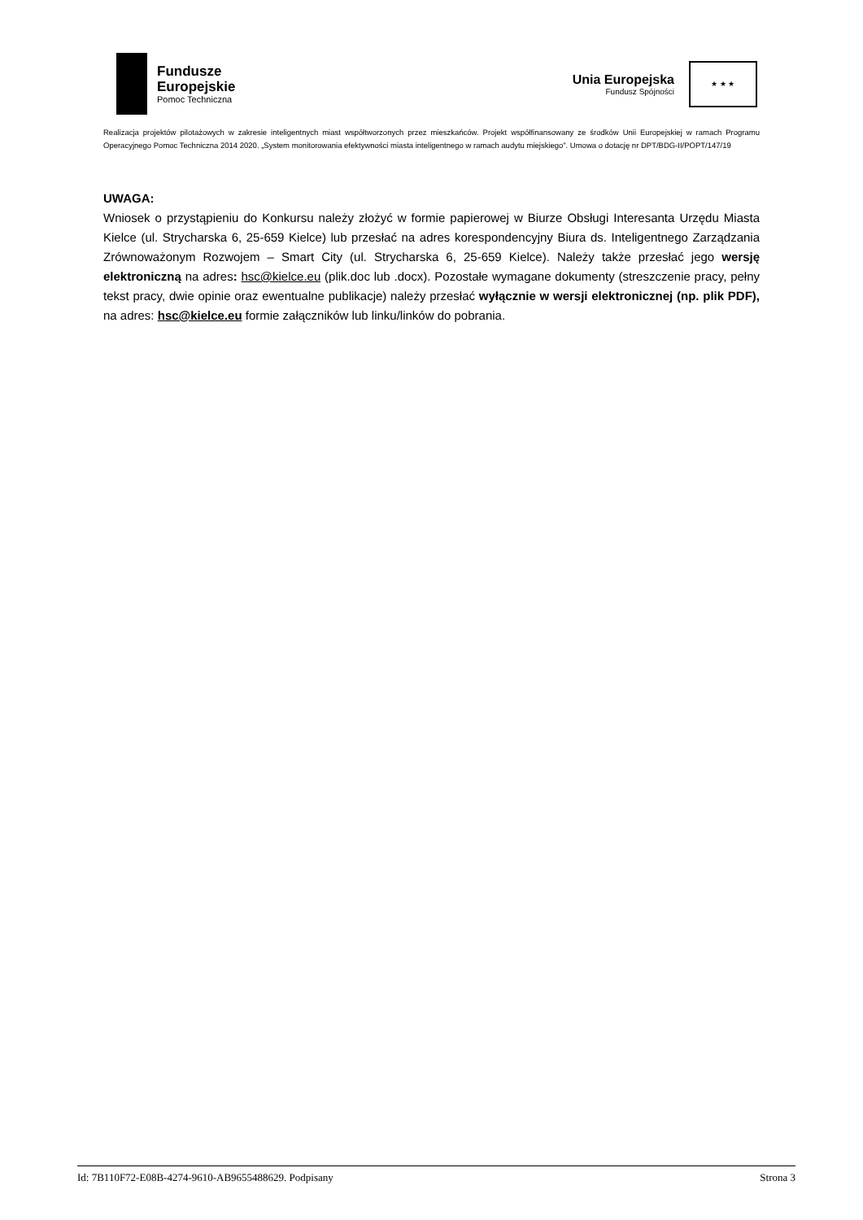Fundusze
Europejskie
Pomoc Techniczna
Unia Europejska
Fundusz Spójności
★ ★ ★
Realizacja projektów pilotażowych w zakresie inteligentnych miast współtworzonych przez mieszkańców. Projekt współfinansowany ze środków Unii Europejskiej w ramach Programu Operacyjnego Pomoc Techniczna 2014 2020. „System monitorowania efektywności miasta inteligentnego w ramach audytu miejskiego”. Umowa o dotację nr DPT/BDG-II/POPT/147/19
UWAGA:
Wniosek o przystąpieniu do Konkursu należy złożyć w formie papierowej w Biurze Obsługi Interesanta Urzędu Miasta Kielce (ul. Strycharska 6, 25-659 Kielce) lub przesłać na adres korespondencyjny Biura ds. Inteligentnego Zarządzania Zrównoważonym Rozwojem – Smart City (ul. Strycharska 6, 25-659 Kielce). Należy także przesłać jego wersję elektroniczną na adres: hsc@kielce.eu (plik.doc lub .docx). Pozostałe wymagane dokumenty (streszczenie pracy, pełny tekst pracy, dwie opinie oraz ewentualne publikacje) należy przesłać wyłącznie w wersji elektronicznej (np. plik PDF), na adres: hsc@kielce.eu formie załączników lub linku/linków do pobrania.
Id: 7B110F72-E08B-4274-9610-AB9655488629. Podpisany Strona 3